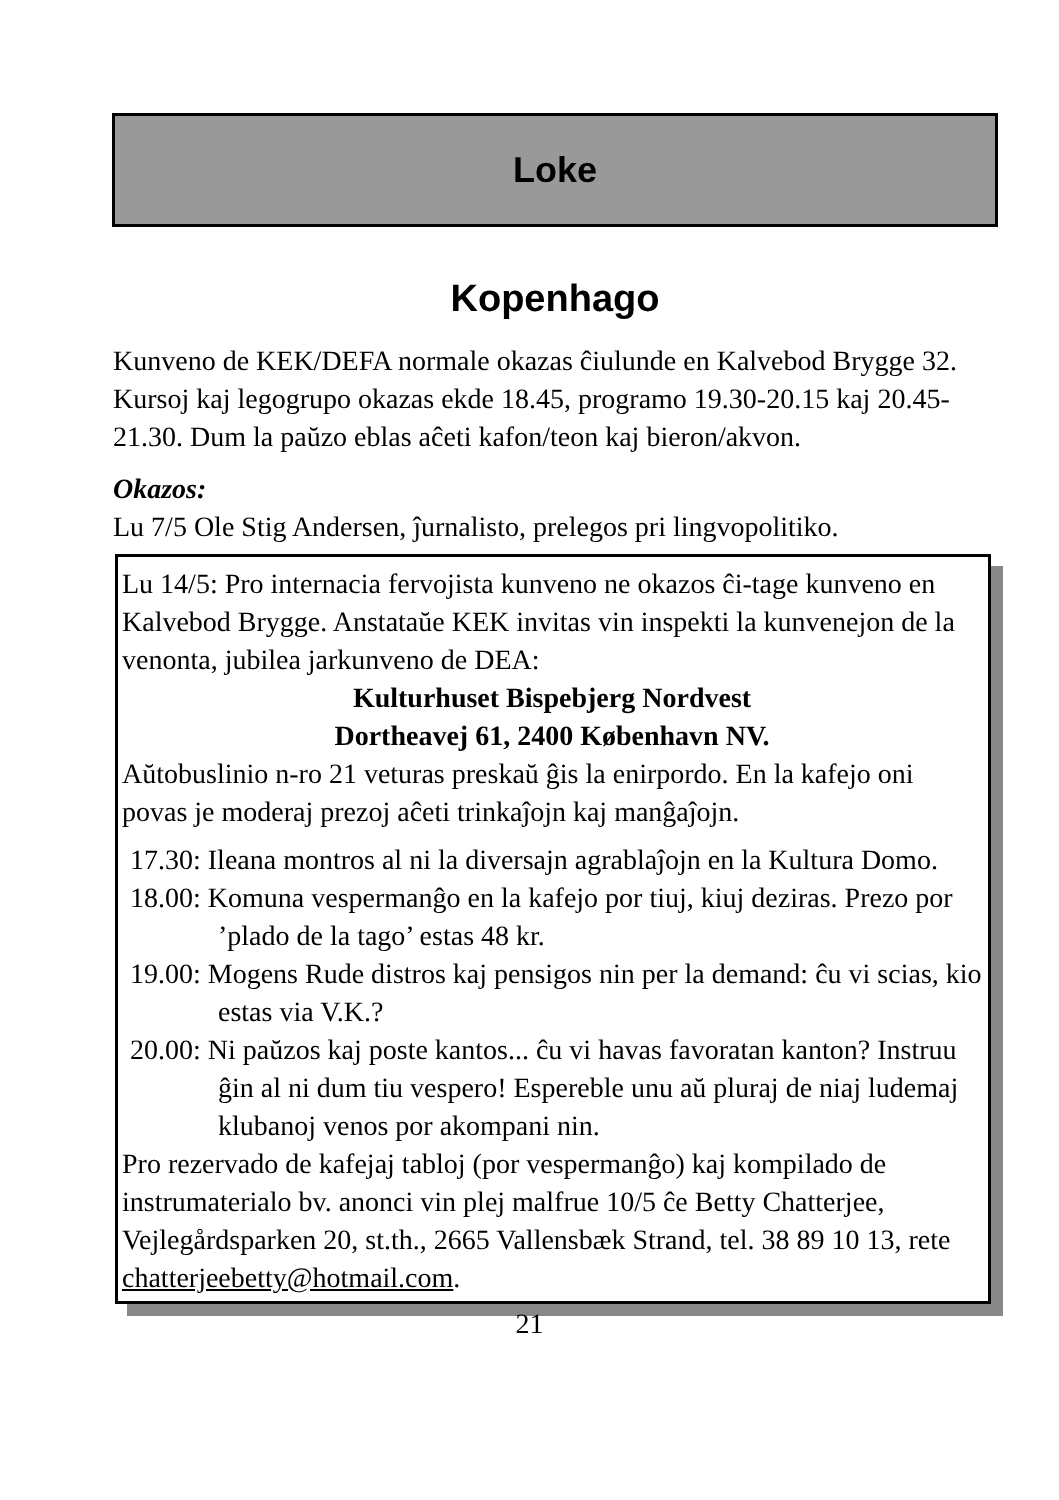Loke
Kopenhago
Kunveno de KEK/DEFA normale okazas ĉiulunde en Kalvebod Brygge 32. Kursoj kaj legogrupo okazas ekde 18.45, programo 19.30-20.15 kaj 20.45-21.30. Dum la paŭzo eblas aĉeti kafon/teon kaj bieron/akvon.
Okazos:
Lu 7/5 Ole Stig Andersen, ĵurnalisto, prelegos pri lingvopolitiko.
Lu 14/5: Pro internacia fervojista kunveno ne okazos ĉi-tage kunveno en Kalvebod Brygge. Anstataŭe KEK invitas vin inspekti la kunvenejon de la venonta, jubilea jarkunveno de DEA:
Kulturhuset Bispebjerg Nordvest
Dortheavej 61, 2400 København NV.
Aŭtobuslinio n-ro 21 veturas preskaŭ ĝis la enirpordo. En la kafejo oni povas je moderaj prezoj aĉeti trinkaĵojn kaj manĝaĵojn.
17.30: Ileana montros al ni la diversajn agrablaĵojn en la Kultura Domo.
18.00: Komuna vespermanĝo en la kafejo por tiuj, kiuj deziras. Prezo por ’plado de la tago’ estas 48 kr.
19.00: Mogens Rude distros kaj pensigos nin per la demand: ĉu vi scias, kio estas via V.K.?
20.00: Ni paŭzos kaj poste kantos... ĉu vi havas favoratan kanton? Instruu ĝin al ni dum tiu vespero! Espereble unu aŭ pluraj de niaj ludemaj klubanoj venos por akompani nin.
Pro rezervado de kafejaj tabloj (por vespermanĝo) kaj kompilado de instrumaterialo bv. anonci vin plej malfrue 10/5 ĉe Betty Chatterjee, Vejlegårdsparken 20, st.th., 2665 Vallensbæk Strand, tel. 38 89 10 13, rete chatterjeebetty@hotmail.com.
21